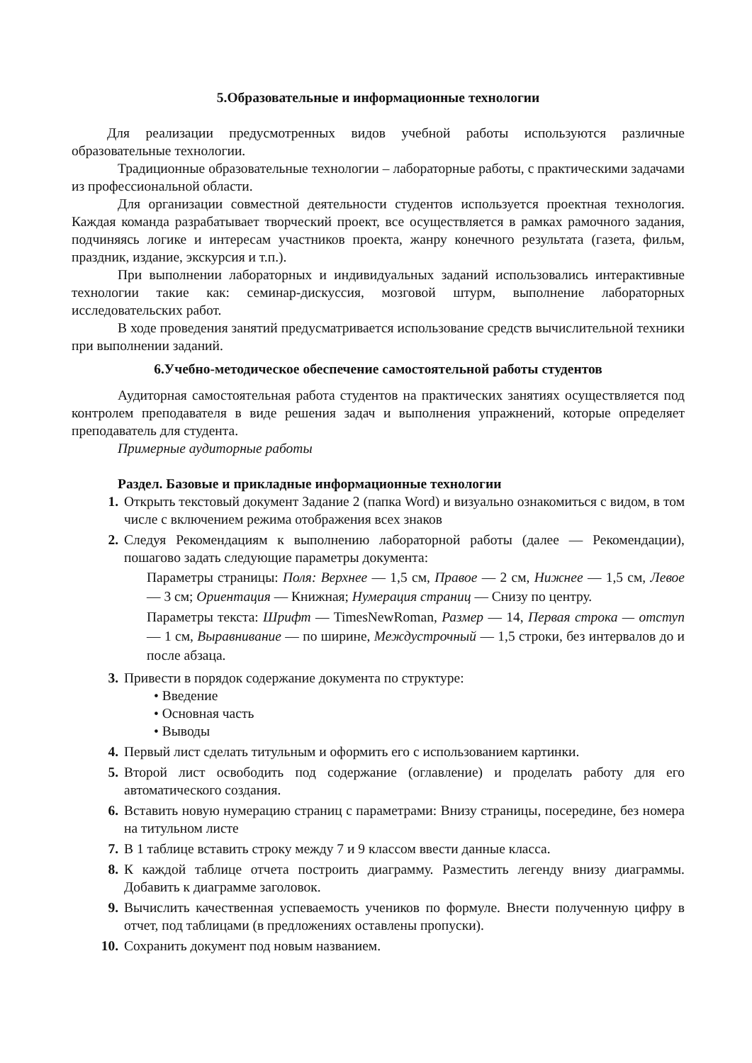5.Образовательные и информационные технологии
Для реализации предусмотренных видов учебной работы используются различные образовательные технологии.
Традиционные образовательные технологии – лабораторные работы, с практическими задачами из профессиональной области.
Для организации совместной деятельности студентов используется проектная технология. Каждая команда разрабатывает творческий проект, все осуществляется в рамках рамочного задания, подчиняясь логике и интересам участников проекта, жанру конечного результата (газета, фильм, праздник, издание, экскурсия и т.п.).
При выполнении лабораторных и индивидуальных заданий использовались интерактивные технологии такие как: семинар-дискуссия, мозговой штурм, выполнение лабораторных исследовательских работ.
В ходе проведения занятий предусматривается использование средств вычислительной техники при выполнении заданий.
6.Учебно-методическое обеспечение самостоятельной работы студентов
Аудиторная самостоятельная работа студентов на практических занятиях осуществляется под контролем преподавателя в виде решения задач и выполнения упражнений, которые определяет преподаватель для студента.
Примерные аудиторные работы
Раздел. Базовые и прикладные информационные технологии
1. Открыть текстовый документ Задание 2 (папка Word) и визуально ознакомиться с видом, в том числе с включением режима отображения всех знаков
2. Следуя Рекомендациям к выполнению лабораторной работы (далее — Рекомендации), пошагово задать следующие параметры документа:
Параметры страницы: Поля: Верхнее — 1,5 см, Правое — 2 см, Нижнее — 1,5 см, Левое — 3 см; Ориентация — Книжная; Нумерация страниц — Снизу по центру.
Параметры текста: Шрифт — TimesNewRoman, Размер — 14, Первая строка — отступ — 1 см, Выравнивание — по ширине, Междустрочный — 1,5 строки, без интервалов до и после абзаца.
3. Привести в порядок содержание документа по структуре:
• Введение
• Основная часть
• Выводы
4. Первый лист сделать титульным и оформить его с использованием картинки.
5. Второй лист освободить под содержание (оглавление) и проделать работу для его автоматического создания.
6. Вставить новую нумерацию страниц с параметрами: Внизу страницы, посередине, без номера на титульном листе
7. В 1 таблице вставить строку между 7 и 9 классом ввести данные класса.
8. К каждой таблице отчета построить диаграмму. Разместить легенду внизу диаграммы. Добавить к диаграмме заголовок.
9. Вычислить качественная успеваемость учеников по формуле. Внести полученную цифру в отчет, под таблицами (в предложениях оставлены пропуски).
10. Сохранить документ под новым названием.